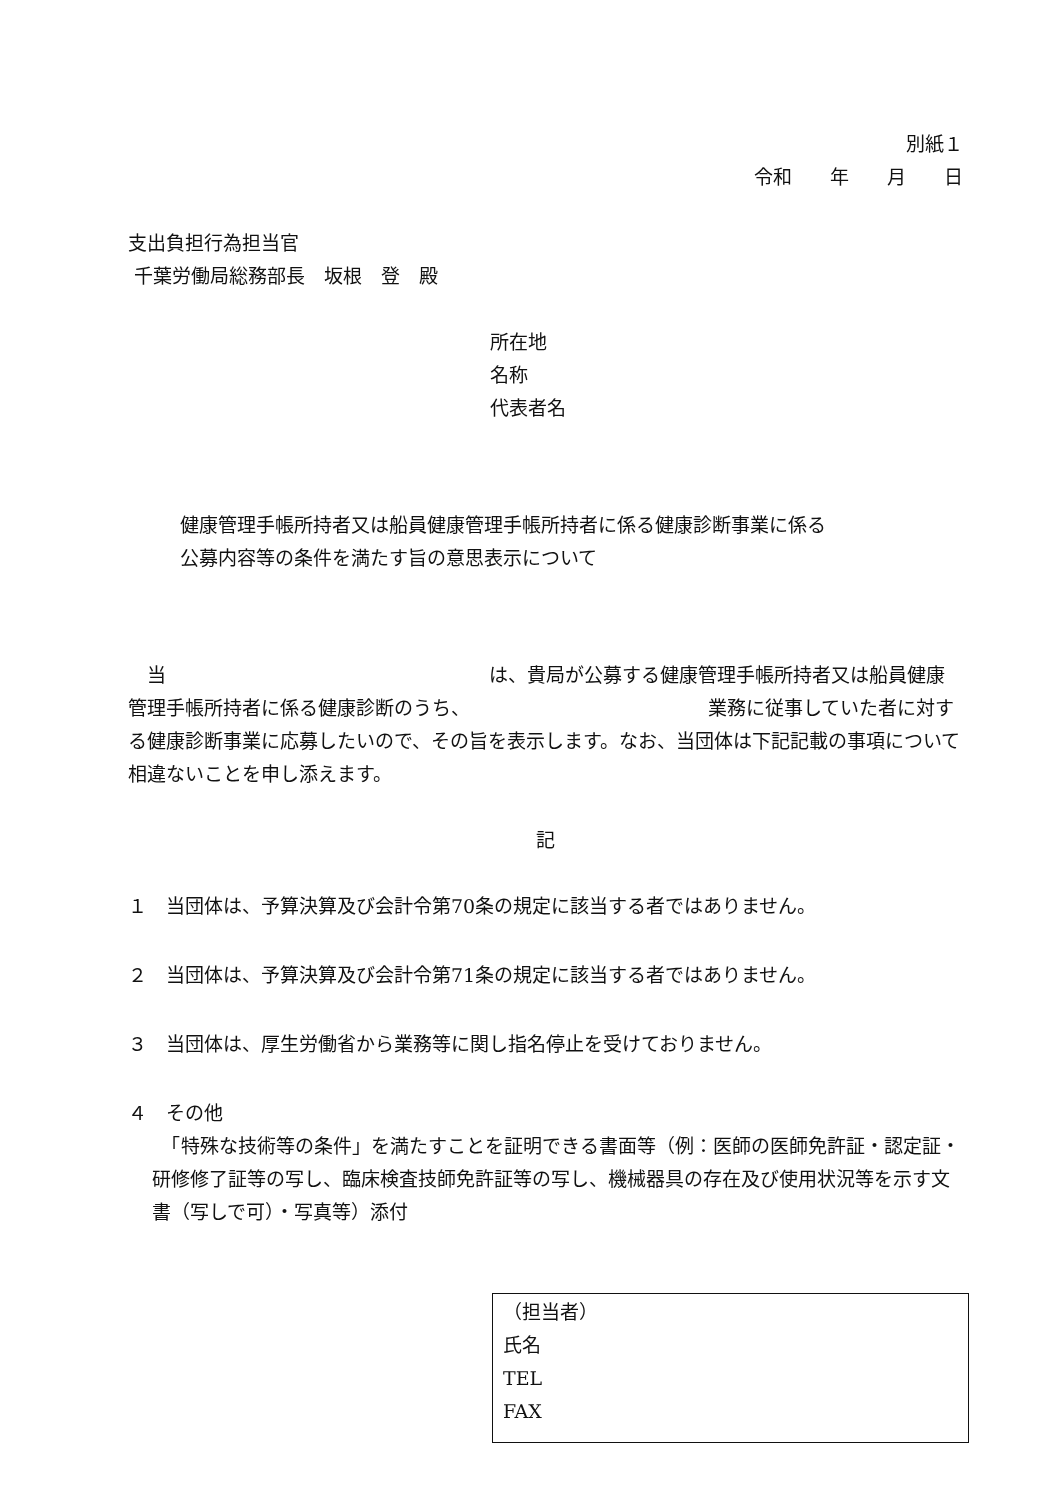別紙１
令和　　年　　月　　日
支出負担行為担当官
千葉労働局総務部長　坂根　登　殿
所在地
名称
代表者名
健康管理手帳所持者又は船員健康管理手帳所持者に係る健康診断事業に係る
公募内容等の条件を満たす旨の意思表示について
　当　　　　　　　　　　　　　　　　　は、貴局が公募する健康管理手帳所持者又は船員健康管理手帳所持者に係る健康診断のうち、　　　　　　　　　　　　　業務に従事していた者に対する健康診断事業に応募したいので、その旨を表示します。なお、当団体は下記記載の事項について相違ないことを申し添えます。
記
１　当団体は、予算決算及び会計令第70条の規定に該当する者ではありません。
２　当団体は、予算決算及び会計令第71条の規定に該当する者ではありません。
３　当団体は、厚生労働省から業務等に関し指名停止を受けておりません。
４　その他
　「特殊な技術等の条件」を満たすことを証明できる書面等（例：医師の医師免許証・認定証・研修修了証等の写し、臨床検査技師免許証等の写し、機械器具の存在及び使用状況等を示す文書（写しで可）・写真等）添付
（担当者）
氏名
TEL
FAX